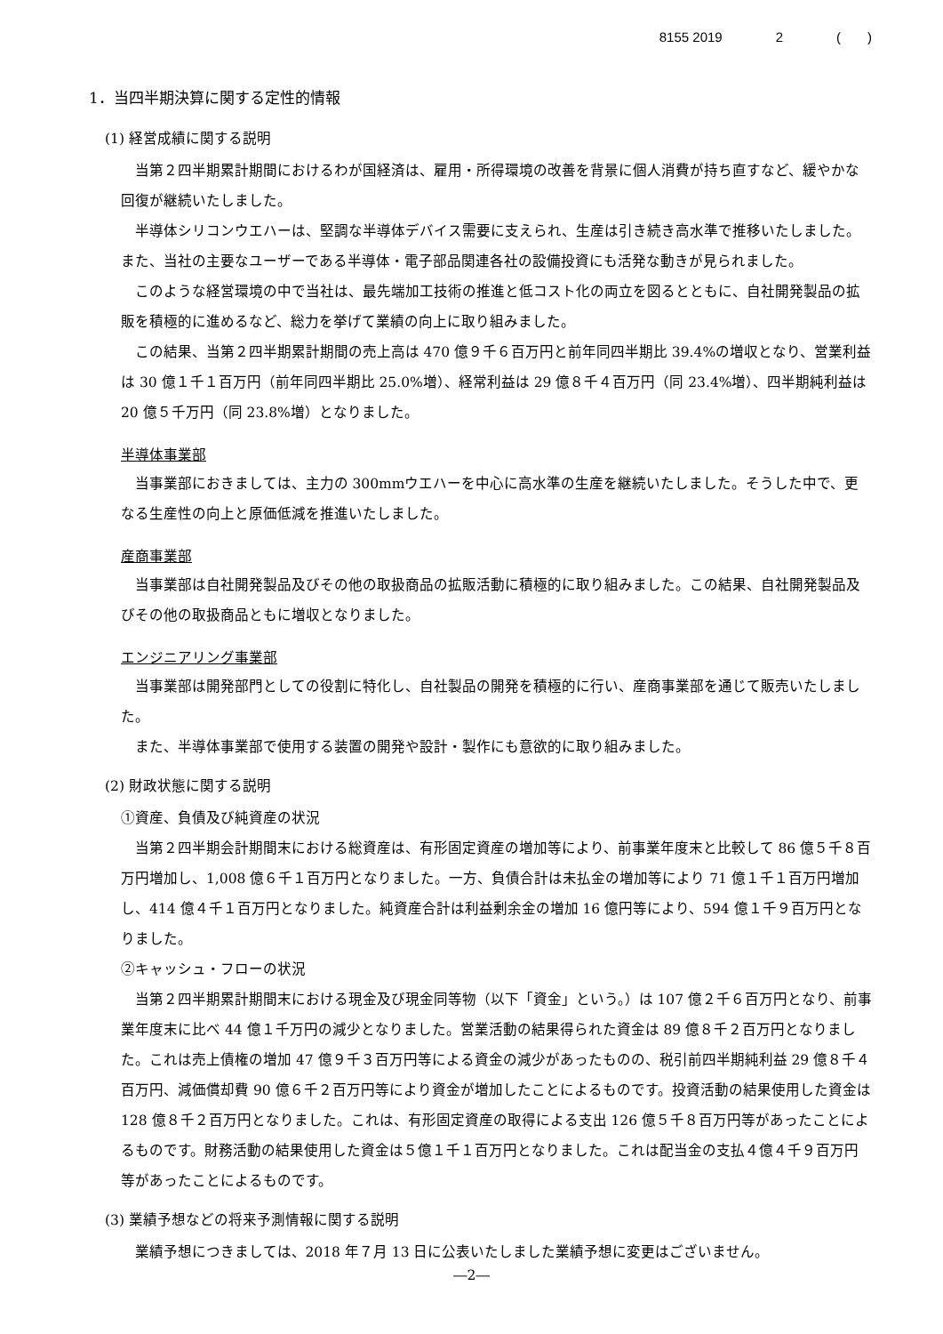8155 2019 2 (　　)
1．当四半期決算に関する定性的情報
(1) 経営成績に関する説明
当第２四半期累計期間におけるわが国経済は、雇用・所得環境の改善を背景に個人消費が持ち直すなど、緩やかな回復が継続いたしました。
半導体シリコンウエハーは、堅調な半導体デバイス需要に支えられ、生産は引き続き高水準で推移いたしました。また、当社の主要なユーザーである半導体・電子部品関連各社の設備投資にも活発な動きが見られました。
このような経営環境の中で当社は、最先端加工技術の推進と低コスト化の両立を図るとともに、自社開発製品の拡販を積極的に進めるなど、総力を挙げて業績の向上に取り組みました。
この結果、当第２四半期累計期間の売上高は 470 億９千６百万円と前年同四半期比 39.4%の増収となり、営業利益は 30 億１千１百万円（前年同四半期比 25.0%増）、経常利益は 29 億８千４百万円（同 23.4%増）、四半期純利益は 20 億５千万円（同 23.8%増）となりました。
半導体事業部
当事業部におきましては、主力の 300mmウエハーを中心に高水準の生産を継続いたしました。そうした中で、更なる生産性の向上と原価低減を推進いたしました。
産商事業部
当事業部は自社開発製品及びその他の取扱商品の拡販活動に積極的に取り組みました。この結果、自社開発製品及びその他の取扱商品ともに増収となりました。
エンジニアリング事業部
当事業部は開発部門としての役割に特化し、自社製品の開発を積極的に行い、産商事業部を通じて販売いたしました。
また、半導体事業部で使用する装置の開発や設計・製作にも意欲的に取り組みました。
(2) 財政状態に関する説明
①資産、負債及び純資産の状況
当第２四半期会計期間末における総資産は、有形固定資産の増加等により、前事業年度末と比較して 86 億５千８百万円増加し、1,008 億６千１百万円となりました。一方、負債合計は未払金の増加等により 71 億１千１百万円増加し、414 億４千１百万円となりました。純資産合計は利益剰余金の増加 16 億円等により、594 億１千９百万円となりました。
②キャッシュ・フローの状況
当第２四半期累計期間末における現金及び現金同等物（以下「資金」という。）は 107 億２千６百万円となり、前事業年度末に比べ 44 億１千万円の減少となりました。営業活動の結果得られた資金は 89 億８千２百万円となりました。これは売上債権の増加 47 億９千３百万円等による資金の減少があったものの、税引前四半期純利益 29 億８千４百万円、減価償却費 90 億６千２百万円等により資金が増加したことによるものです。投資活動の結果使用した資金は 128 億８千２百万円となりました。これは、有形固定資産の取得による支出 126 億５千８百万円等があったことによるものです。財務活動の結果使用した資金は５億１千１百万円となりました。これは配当金の支払４億４千９百万円等があったことによるものです。
(3) 業績予想などの将来予測情報に関する説明
業績予想につきましては、2018 年７月 13 日に公表いたしました業績予想に変更はございません。
―2―